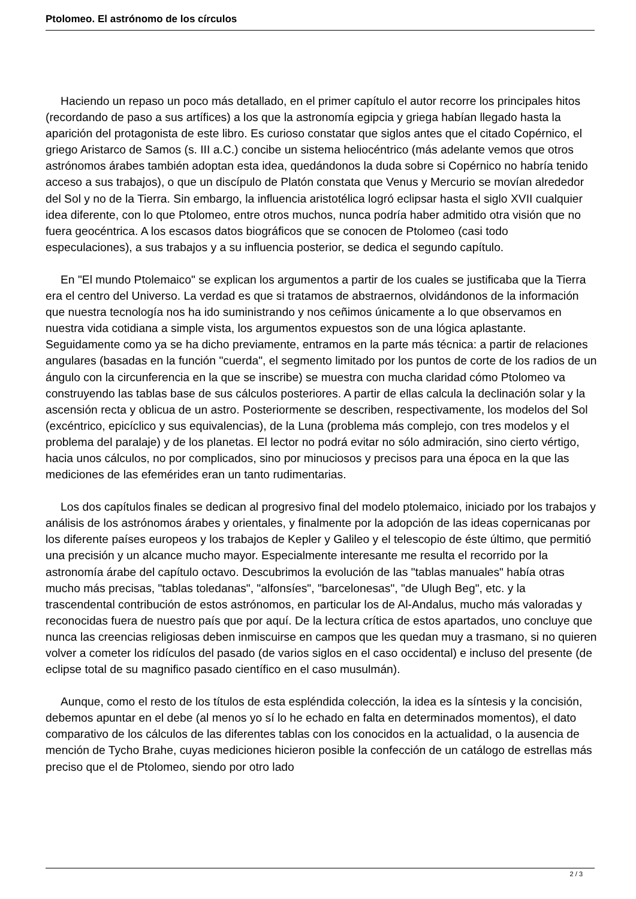Ptolomeo. El astrónomo de los círculos
Haciendo un repaso un poco más detallado, en el primer capítulo el autor recorre los principales hitos (recordando de paso a sus artífices) a los que la astronomía egipcia y griega habían llegado hasta la aparición del protagonista de este libro. Es curioso constatar que siglos antes que el citado Copérnico, el griego Aristarco de Samos (s. III a.C.) concibe un sistema heliocéntrico (más adelante vemos que otros astrónomos árabes también adoptan esta idea, quedándonos la duda sobre si Copérnico no habría tenido acceso a sus trabajos), o que un discípulo de Platón constata que Venus y Mercurio se movían alrededor del Sol y no de la Tierra. Sin embargo, la influencia aristotélica logró eclipsar hasta el siglo XVII cualquier idea diferente, con lo que Ptolomeo, entre otros muchos, nunca podría haber admitido otra visión que no fuera geocéntrica. A los escasos datos biográficos que se conocen de Ptolomeo (casi todo especulaciones), a sus trabajos y a su influencia posterior, se dedica el segundo capítulo.
En "El mundo Ptolemaico" se explican los argumentos a partir de los cuales se justificaba que la Tierra era el centro del Universo. La verdad es que si tratamos de abstraernos, olvidándonos de la información que nuestra tecnología nos ha ido suministrando y nos ceñimos únicamente a lo que observamos en nuestra vida cotidiana a simple vista, los argumentos expuestos son de una lógica aplastante. Seguidamente como ya se ha dicho previamente, entramos en la parte más técnica: a partir de relaciones angulares (basadas en la función "cuerda", el segmento limitado por los puntos de corte de los radios de un ángulo con la circunferencia en la que se inscribe) se muestra con mucha claridad cómo Ptolomeo va construyendo las tablas base de sus cálculos posteriores. A partir de ellas calcula la declinación solar y la ascensión recta y oblicua de un astro. Posteriormente se describen, respectivamente, los modelos del Sol (excéntrico, epicíclico y sus equivalencias), de la Luna (problema más complejo, con tres modelos y el problema del paralaje) y de los planetas. El lector no podrá evitar no sólo admiración, sino cierto vértigo, hacia unos cálculos, no por complicados, sino por minuciosos y precisos para una época en la que las mediciones de las efemérides eran un tanto rudimentarias.
Los dos capítulos finales se dedican al progresivo final del modelo ptolemaico, iniciado por los trabajos y análisis de los astrónomos árabes y orientales, y finalmente por la adopción de las ideas copernicanas por los diferente países europeos y los trabajos de Kepler y Galileo y el telescopio de éste último, que permitió una precisión y un alcance mucho mayor. Especialmente interesante me resulta el recorrido por la astronomía árabe del capítulo octavo. Descubrimos la evolución de las "tablas manuales" había otras mucho más precisas, "tablas toledanas", "alfonsíes", "barcelonesas", "de Ulugh Beg", etc. y la trascendental contribución de estos astrónomos, en particular los de Al-Andalus, mucho más valoradas y reconocidas fuera de nuestro país que por aquí. De la lectura crítica de estos apartados, uno concluye que nunca las creencias religiosas deben inmiscuirse en campos que les quedan muy a trasmano, si no quieren volver a cometer los ridículos del pasado (de varios siglos en el caso occidental) e incluso del presente (de eclipse total de su magnifico pasado científico en el caso musulmán).
Aunque, como el resto de los títulos de esta espléndida colección, la idea es la síntesis y la concisión, debemos apuntar en el debe (al menos yo sí lo he echado en falta en determinados momentos), el dato comparativo de los cálculos de las diferentes tablas con los conocidos en la actualidad, o la ausencia de mención de Tycho Brahe, cuyas mediciones hicieron posible la confección de un catálogo de estrellas más preciso que el de Ptolomeo, siendo por otro lado
2 / 3